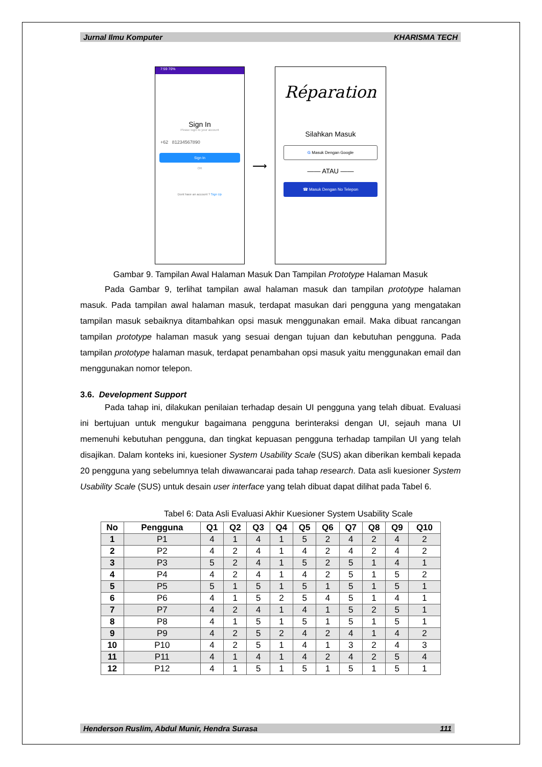Jurnal Ilmu Komputer KHARISMA TECH
7:59 70%
Sign In
Please login to your account
+62 81234567890
Sign In
OR
Dont have an account ? Sign Up
⟶
Réparation
Silahkan Masuk
G Masuk Dengan Google
—— ATAU ——
☎ Masuk Dengan No Telepon
Gambar 9. Tampilan Awal Halaman Masuk Dan Tampilan Prototype Halaman Masuk
Pada Gambar 9, terlihat tampilan awal halaman masuk dan tampilan prototype halaman masuk. Pada tampilan awal halaman masuk, terdapat masukan dari pengguna yang mengatakan tampilan masuk sebaiknya ditambahkan opsi masuk menggunakan email. Maka dibuat rancangan tampilan prototype halaman masuk yang sesuai dengan tujuan dan kebutuhan pengguna. Pada tampilan prototype halaman masuk, terdapat penambahan opsi masuk yaitu menggunakan email dan menggunakan nomor telepon.
3.6. Development Support
Pada tahap ini, dilakukan penilaian terhadap desain UI pengguna yang telah dibuat. Evaluasi ini bertujuan untuk mengukur bagaimana pengguna berinteraksi dengan UI, sejauh mana UI memenuhi kebutuhan pengguna, dan tingkat kepuasan pengguna terhadap tampilan UI yang telah disajikan. Dalam konteks ini, kuesioner System Usability Scale (SUS) akan diberikan kembali kepada 20 pengguna yang sebelumnya telah diwawancarai pada tahap research. Data asli kuesioner System Usability Scale (SUS) untuk desain user interface yang telah dibuat dapat dilihat pada Tabel 6.
Tabel 6: Data Asli Evaluasi Akhir Kuesioner System Usability Scale
| No | Pengguna | Q1 | Q2 | Q3 | Q4 | Q5 | Q6 | Q7 | Q8 | Q9 | Q10 |
| --- | --- | --- | --- | --- | --- | --- | --- | --- | --- | --- | --- |
| 1 | P1 | 4 | 1 | 4 | 1 | 5 | 2 | 4 | 2 | 4 | 2 |
| 2 | P2 | 4 | 2 | 4 | 1 | 4 | 2 | 4 | 2 | 4 | 2 |
| 3 | P3 | 5 | 2 | 4 | 1 | 5 | 2 | 5 | 1 | 4 | 1 |
| 4 | P4 | 4 | 2 | 4 | 1 | 4 | 2 | 5 | 1 | 5 | 2 |
| 5 | P5 | 5 | 1 | 5 | 1 | 5 | 1 | 5 | 1 | 5 | 1 |
| 6 | P6 | 4 | 1 | 5 | 2 | 5 | 4 | 5 | 1 | 4 | 1 |
| 7 | P7 | 4 | 2 | 4 | 1 | 4 | 1 | 5 | 2 | 5 | 1 |
| 8 | P8 | 4 | 1 | 5 | 1 | 5 | 1 | 5 | 1 | 5 | 1 |
| 9 | P9 | 4 | 2 | 5 | 2 | 4 | 2 | 4 | 1 | 4 | 2 |
| 10 | P10 | 4 | 2 | 5 | 1 | 4 | 1 | 3 | 2 | 4 | 3 |
| 11 | P11 | 4 | 1 | 4 | 1 | 4 | 2 | 4 | 2 | 5 | 4 |
| 12 | P12 | 4 | 1 | 5 | 1 | 5 | 1 | 5 | 1 | 5 | 1 |
Henderson Ruslim, Abdul Munir, Hendra Surasa 111